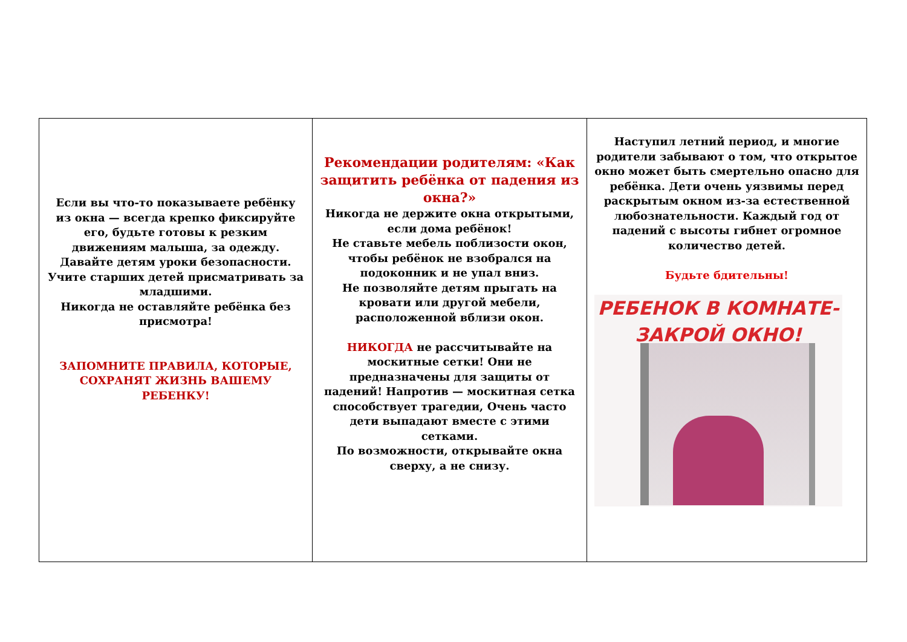Если вы что-то показываете ребёнку из окна — всегда крепко фиксируйте его, будьте готовы к резким движениям малыша, за одежду. Давайте детям уроки безопасности. Учите старших детей присматривать за младшими.
Никогда не оставляйте ребёнка без присмотра!
ЗАПОМНИТЕ ПРАВИЛА, КОТОРЫЕ, СОХРАНЯТ ЖИЗНЬ ВАШЕМУ
РЕБЕНКУ!
Рекомендации родителям: «Как защитить ребёнка от падения из окна?»
Никогда не держите окна открытыми, если дома ребёнок!
Не ставьте мебель поблизости окон, чтобы ребёнок не взобрался на подоконник и не упал вниз.
Не позволяйте детям прыгать на кровати или другой мебели, расположенной вблизи окон.
НИКОГДА не рассчитывайте на москитные сетки! Они не предназначены для защиты от падений! Напротив — москитная сетка способствует трагедии, Очень часто дети выпадают вместе с этими сетками.
По возможности, открывайте окна сверху, а не снизу.
Наступил летний период, и многие родители забывают о том, что открытое окно может быть смертельно опасно для ребёнка. Дети очень уязвимы перед раскрытым окном из-за естественной любознательности. Каждый год от падений с высоты гибнет огромное количество детей.
Будьте бдительны!
РЕБЕНОК В КОМНАТЕ-
ЗАКРОЙ ОКНО!